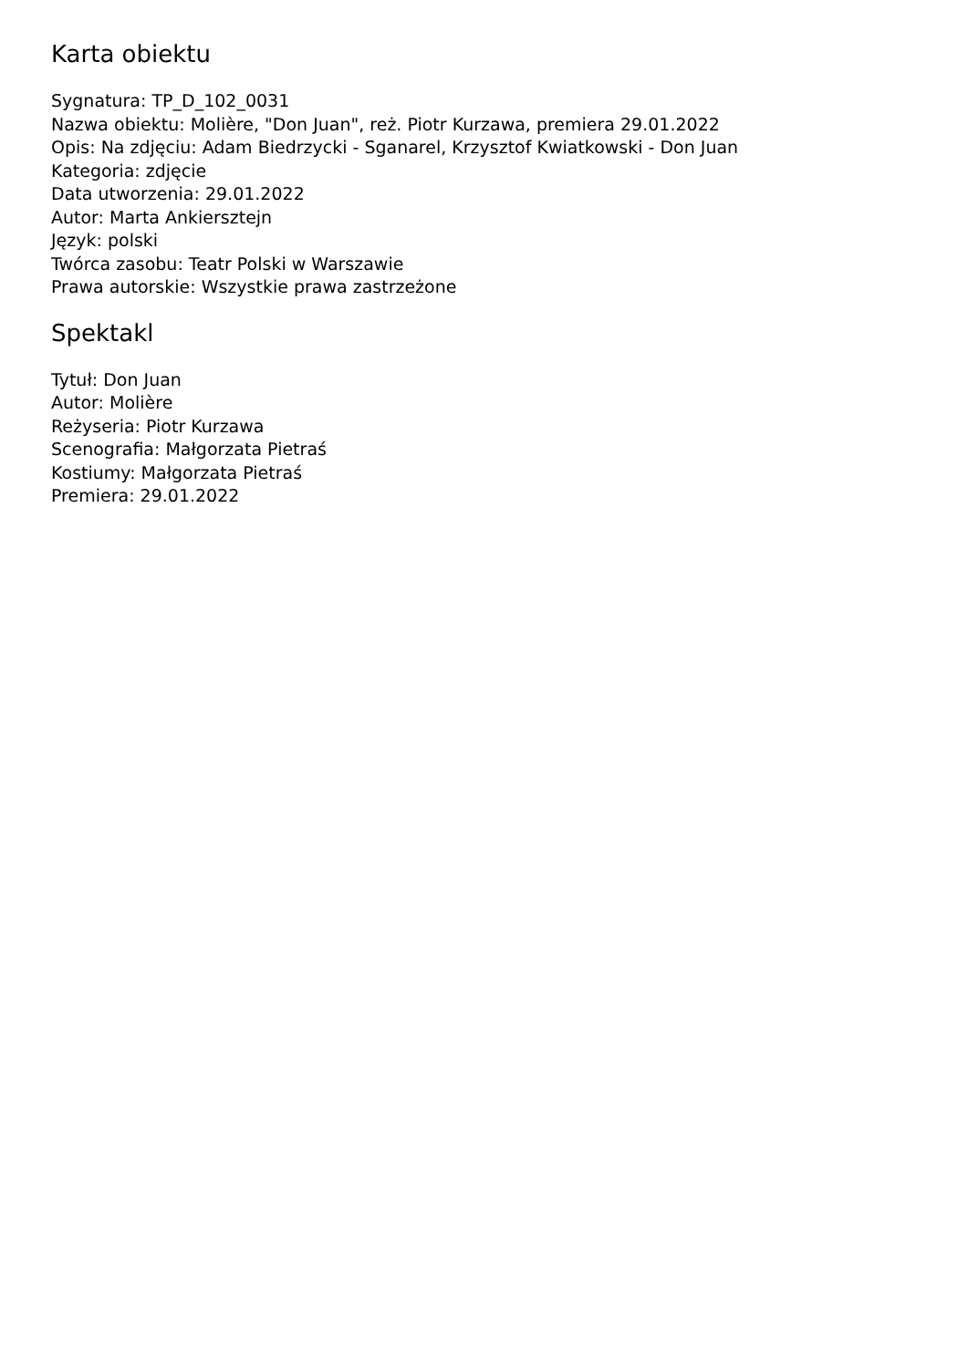Karta obiektu
Sygnatura: TP_D_102_0031
Nazwa obiektu: Molière, "Don Juan", reż. Piotr Kurzawa, premiera 29.01.2022
Opis: Na zdjęciu: Adam Biedrzycki - Sganarel, Krzysztof Kwiatkowski - Don Juan
Kategoria: zdjęcie
Data utworzenia: 29.01.2022
Autor: Marta Ankiersztejn
Język: polski
Twórca zasobu: Teatr Polski w Warszawie
Prawa autorskie: Wszystkie prawa zastrzeżone
Spektakl
Tytuł: Don Juan
Autor: Molière
Reżyseria: Piotr Kurzawa
Scenografia: Małgorzata Pietraś
Kostiumy: Małgorzata Pietraś
Premiera: 29.01.2022